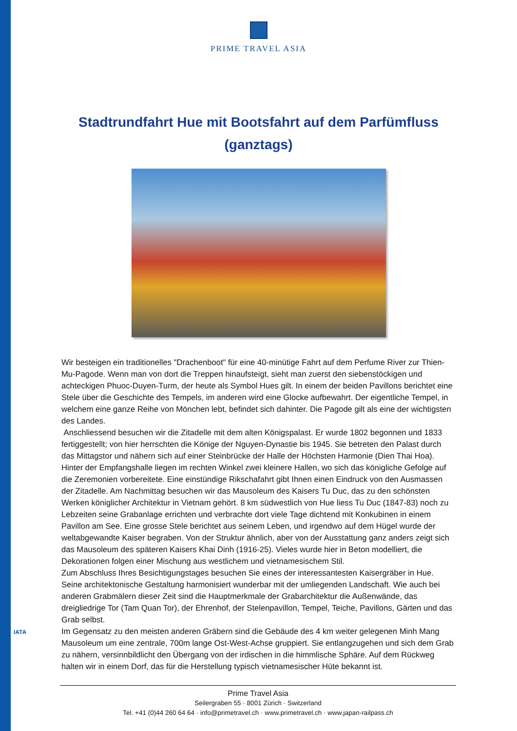PRIME TRAVEL ASIA
Stadtrundfahrt Hue mit Bootsfahrt auf dem Parfümfluss (ganztags)
Wir besteigen ein traditionelles "Drachenboot" für eine 40-minütige Fahrt auf dem Perfume River zur Thien-Mu-Pagode. Wenn man von dort die Treppen hinaufsteigt, sieht man zuerst den siebenstöckigen und achteckigen Phuoc-Duyen-Turm, der heute als Symbol Hues gilt. In einem der beiden Pavillons berichtet eine Stele über die Geschichte des Tempels, im anderen wird eine Glocke aufbewahrt. Der eigentliche Tempel, in welchem eine ganze Reihe von Mönchen lebt, befindet sich dahinter. Die Pagode gilt als eine der wichtigsten des Landes.
Anschliessend besuchen wir die Zitadelle mit dem alten Königspalast. Er wurde 1802 begonnen und 1833 fertiggestellt; von hier herrschten die Könige der Nguyen-Dynastie bis 1945. Sie betreten den Palast durch das Mittagstor und nähern sich auf einer Steinbrücke der Halle der Höchsten Harmonie (Dien Thai Hoa). Hinter der Empfangshalle liegen im rechten Winkel zwei kleinere Hallen, wo sich das königliche Gefolge auf die Zeremonien vorbereitete. Eine einstündige Rikschafahrt gibt Ihnen einen Eindruck von den Ausmassen der Zitadelle. Am Nachmittag besuchen wir das Mausoleum des Kaisers Tu Duc, das zu den schönsten Werken königlicher Architektur in Vietnam gehört. 8 km südwestlich von Hue liess Tu Duc (1847-83) noch zu Lebzeiten seine Grabanlage errichten und verbrachte dort viele Tage dichtend mit Konkubinen in einem Pavillon am See. Eine grosse Stele berichtet aus seinem Leben, und irgendwo auf dem Hügel wurde der weltabgewandte Kaiser begraben. Von der Struktur ähnlich, aber von der Ausstattung ganz anders zeigt sich das Mausoleum des späteren Kaisers Khai Dinh (1916-25). Vieles wurde hier in Beton modelliert, die Dekorationen folgen einer Mischung aus westlichem und vietnamesischem Stil.
Zum Abschluss Ihres Besichtigungstages besuchen Sie eines der interessantesten Kaisergräber in Hue. Seine architektonische Gestaltung harmonisiert wunderbar mit der umliegenden Landschaft. Wie auch bei anderen Grabmälern dieser Zeit sind die Hauptmerkmale der Grabarchitektur die Außenwände, das dreigliedrige Tor (Tam Quan Tor), der Ehrenhof, der Stelenpavillon, Tempel, Teiche, Pavillons, Gärten und das Grab selbst.
Im Gegensatz zu den meisten anderen Gräbern sind die Gebäude des 4 km weiter gelegenen Minh Mang Mausoleum um eine zentrale, 700m lange Ost-West-Achse gruppiert. Sie entlangzugehen und sich dem Grab zu nähern, versinnbildlicht den Übergang von der irdischen in die himmlische Sphäre. Auf dem Rückweg halten wir in einem Dorf, das für die Herstellung typisch vietnamesischer Hüte bekannt ist.
IATA
Prime Travel Asia
Seilergraben 55 · 8001 Zürich · Switzerland
Tel. +41 (0)44 260 64 64 · info@primetravel.ch · www.primetravel.ch · www.japan-railpass.ch